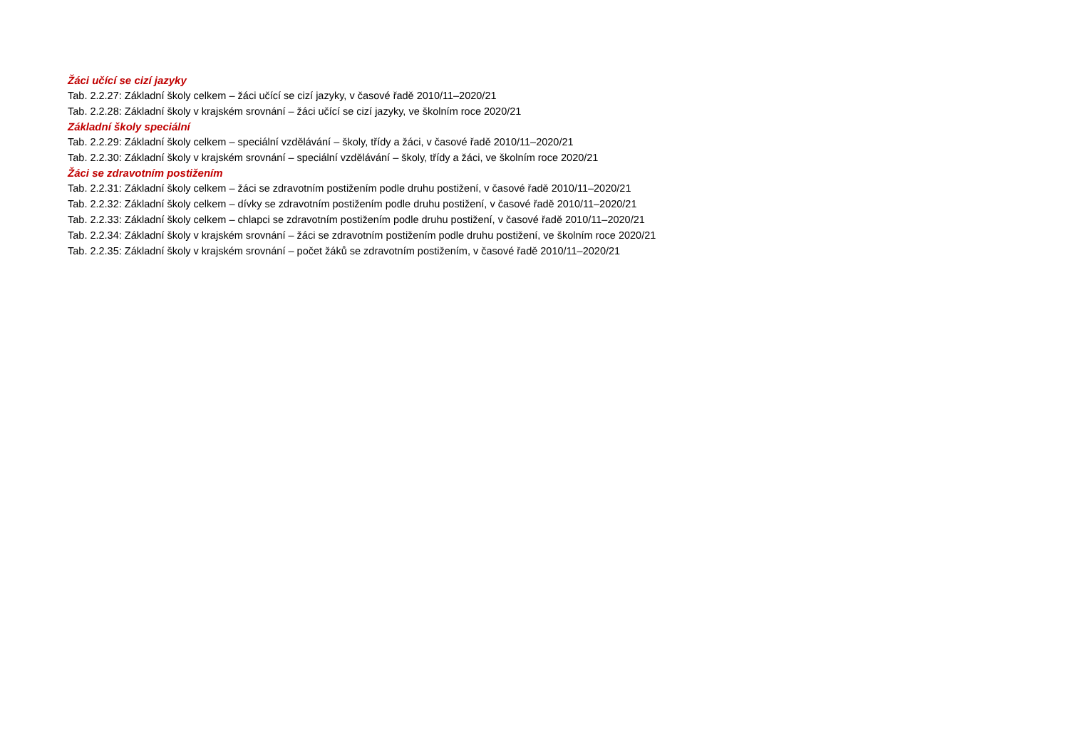Žáci učící se cizí jazyky
Tab. 2.2.27: Základní školy celkem – žáci učící se cizí jazyky, v časové řadě 2010/11–2020/21
Tab. 2.2.28: Základní školy v krajském srovnání – žáci učící se cizí jazyky, ve školním roce 2020/21
Základní školy speciální
Tab. 2.2.29: Základní školy celkem – speciální vzdělávání – školy, třídy a žáci, v časové řadě 2010/11–2020/21
Tab. 2.2.30: Základní školy v krajském srovnání – speciální vzdělávání – školy, třídy a žáci, ve školním roce 2020/21
Žáci se zdravotním postižením
Tab. 2.2.31: Základní školy celkem – žáci se zdravotním postižením podle druhu postižení, v časové řadě 2010/11–2020/21
Tab. 2.2.32: Základní školy celkem – dívky se zdravotním postižením podle druhu postižení, v časové řadě 2010/11–2020/21
Tab. 2.2.33: Základní školy celkem – chlapci se zdravotním postižením podle druhu postižení, v časové řadě 2010/11–2020/21
Tab. 2.2.34: Základní školy v krajském srovnání – žáci se zdravotním postižením podle druhu postižení, ve školním roce 2020/21
Tab. 2.2.35: Základní školy v krajském srovnání – počet žáků se zdravotním postižením, v časové řadě 2010/11–2020/21